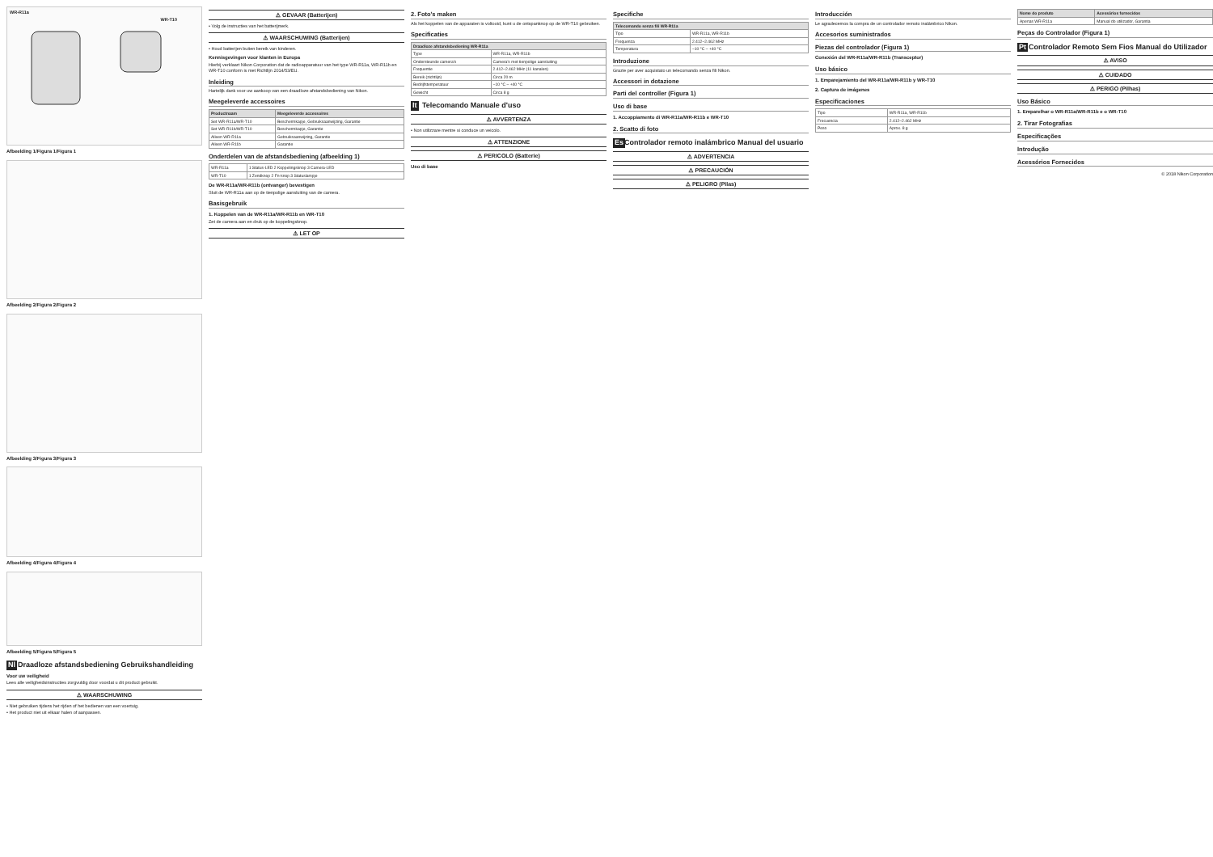WR-R11a
WR-T10
Afbeelding 1/Figura 1/Figura 1
Afbeelding 2/Figura 2/Figura 2
Afbeelding 3/Figura 3/Figura 3
Afbeelding 4/Figura 4/Figura 4
Afbeelding 5/Figura 5/Figura 5
Nl Draadloze afstandsbediening Gebruikshandleiding
Voor uw veiligheid
Lees alle veiligheidsinstructies zorgvuldig door voordat u dit product gebruikt.
⚠ WAARSCHUWING
• Niet gebruiken tijdens het rijden of het bedienen van een voertuig.
• Het product niet uit elkaar halen of aanpassen.
⚠ GEVAAR (Batterijen)
• Volg de instructies van het batterijmerk.
⚠ WAARSCHUWING (Batterijen)
• Houd batterijen buiten bereik van kinderen.
Kennisgevingen voor klanten in Europa
Hierbij verklaart Nikon Corporation dat de radioapparatuur van het type WR-R11a, WR-R11b en WR-T10 conform is met Richtlijn 2014/53/EU.
Inleiding
Hartelijk dank voor uw aankoop van een draadloze afstandsbediening van Nikon.
Meegeleverde accessoires
| Productnaam | Meegeleverde accessoires |
| --- | --- |
| Set WR-R11a/WR-T10 | Beschermkapje, Gebruiksaanwijzing, Garantie |
| Set WR-R11b/WR-T10 | Beschermkapje, Garantie |
| Alleen WR-R11a | Gebruiksaanwijzing, Garantie |
| Alleen WR-R11b | Garantie |
Onderdelen van de afstandsbediening (afbeelding 1)
| WR-R11a | 1 Status-LED 2 Koppelingsknop 3 Camera-LED |
| WR-T10 | 1 Zendknop 2 Fn-knop 3 Statuslampje |
De WR-R11a/WR-R11b (ontvanger) bevestigen
Sluit de WR-R11a aan op de tienpolige aansluiting van de camera.
Basisgebruik
1. Koppelen van de WR-R11a/WR-R11b en WR-T10
Zet de camera aan en druk op de koppelingsknop.
⚠ LET OP
2. Foto's maken
Als het koppelen van de apparaten is voltooid, kunt u de ontspanknop op de WR-T10 gebruiken.
Specificaties
| Draadloze afstandsbediening WR-R11a | |
| --- | --- |
| Type | WR-R11a, WR-R11b |
| Ondersteunde camera's | Camera's met tienpolige aansluiting |
| Frequentie | 2.412–2.462 MHz (11 kanalen) |
| Bereik (zichtlijn) | Circa 20 m |
| Bedrijfstemperatuur | −10 °C – +40 °C |
| Gewicht | Circa 8 g |
It Telecomando Manuale d'uso
⚠ AVVERTENZA
• Non utilizzare mentre si conduce un veicolo.
⚠ ATTENZIONE
⚠ PERICOLO (Batterie)
Uso di base
Specifiche
| Telecomando senza fili WR-R11a | |
| --- | --- |
| Tipo | WR-R11a, WR-R11b |
| Frequenza | 2.412–2.462 MHz |
| Temperatura | −10 °C – +40 °C |
Introduzione
Grazie per aver acquistato un telecomando senza fili Nikon.
Accessori in dotazione
Parti del controller (Figura 1)
Uso di base
1. Accoppiamento di WR-R11a/WR-R11b e WR-T10
2. Scatto di foto
Es Controlador remoto inalámbrico Manual del usuario
⚠ ADVERTENCIA
⚠ PRECAUCIÓN
⚠ PELIGRO (Pilas)
Introducción
Le agradecemos la compra de un controlador remoto inalámbrico Nikon.
Accesorios suministrados
Piezas del controlador (Figura 1)
Conexión del WR-R11a/WR-R11b (Transceptor)
Uso básico
1. Emparejamiento del WR-R11a/WR-R11b y WR-T10
2. Captura de imágenes
Especificaciones
| Tipo | WR-R11a, WR-R11b |
| Frecuencia | 2.412–2.462 MHz |
| Peso | Aprox. 8 g |
| Nome do produto | Acessórios fornecidos |
| --- | --- |
| Apenas WR-R11a | Manual do utilizador, Garantia |
Peças do Controlador (Figura 1)
Pt Controlador Remoto Sem Fios Manual do Utilizador
⚠ AVISO
⚠ CUIDADO
⚠ PERIGO (Pilhas)
Uso Básico
1. Emparelhar o WR-R11a/WR-R11b e o WR-T10
2. Tirar Fotografias
Especificações
Introdução
Acessórios Fornecidos
© 2018 Nikon Corporation